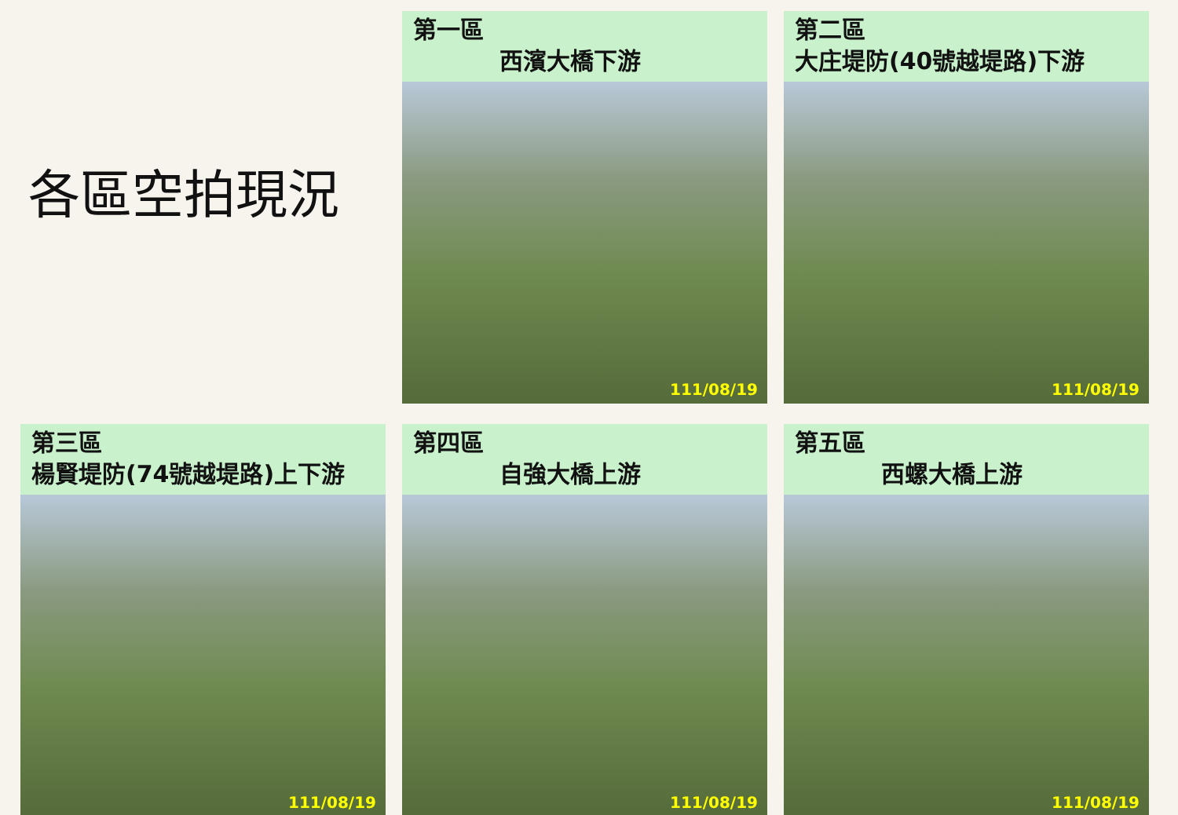各區空拍現況
第一區
西濱大橋下游
111/08/19
第二區
大庄堤防(40號越堤路)下游
111/08/19
第三區
楊賢堤防(74號越堤路)上下游
111/08/19
第四區
自強大橋上游
111/08/19
第五區
西螺大橋上游
111/08/19